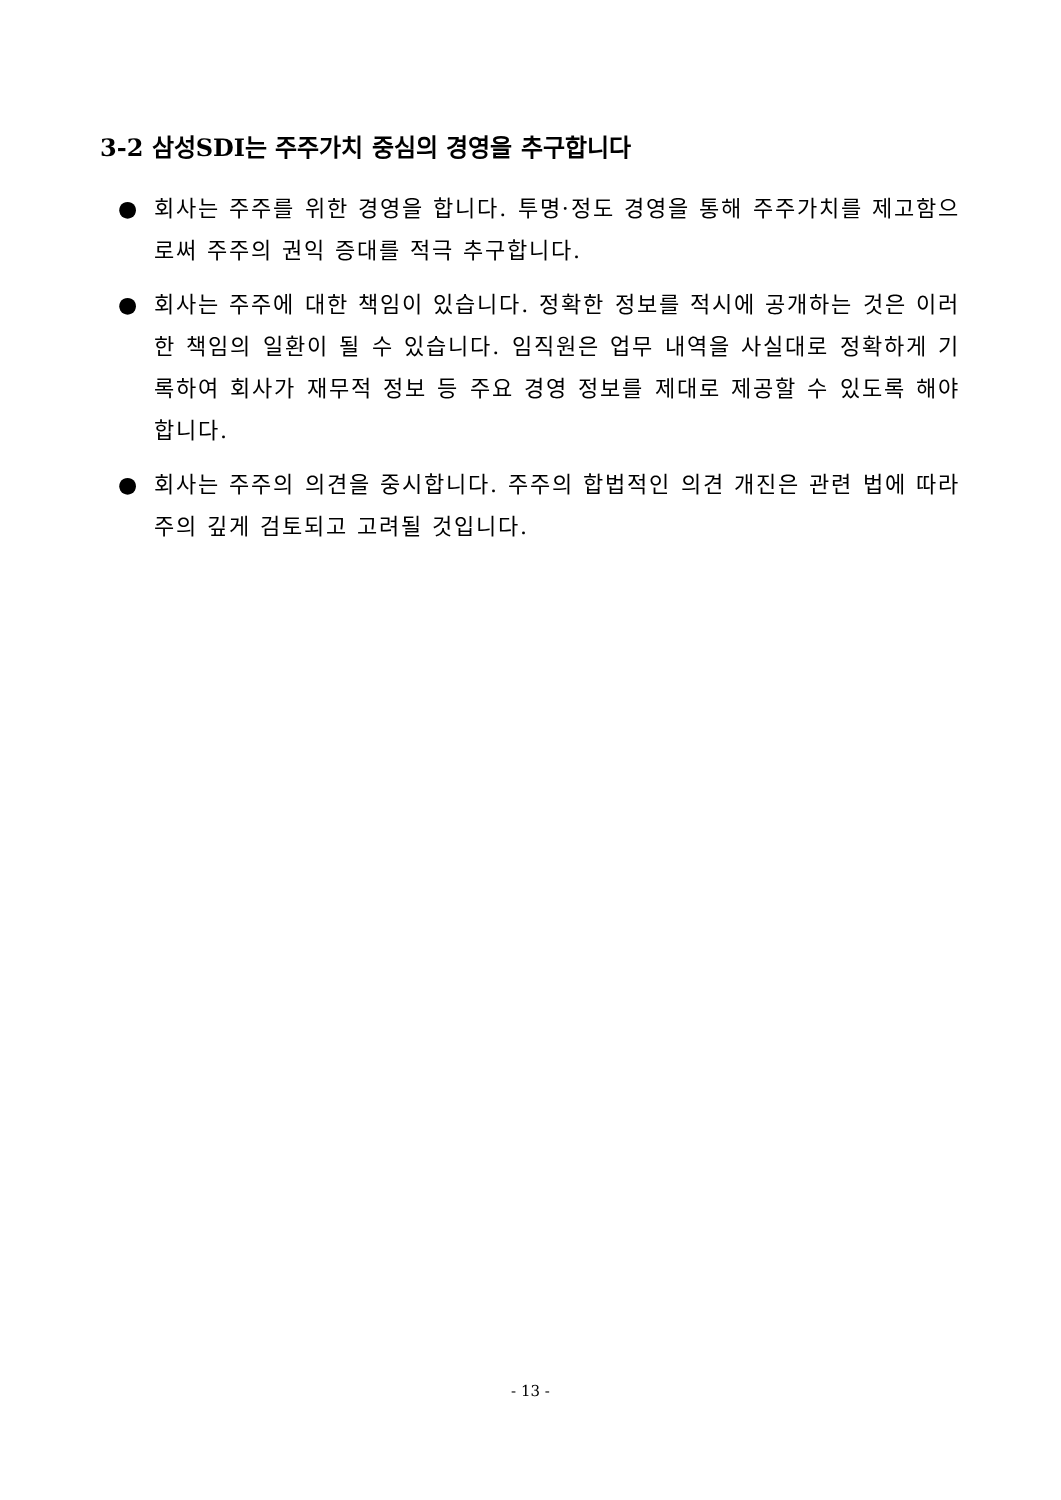3-2 삼성SDI는 주주가치 중심의 경영을 추구합니다
● 회사는 주주를 위한 경영을 합니다. 투명·정도 경영을 통해 주주가치를 제고함으로써 주주의 권익 증대를 적극 추구합니다.
● 회사는 주주에 대한 책임이 있습니다. 정확한 정보를 적시에 공개하는 것은 이러한 책임의 일환이 될 수 있습니다. 임직원은 업무 내역을 사실대로 정확하게 기록하여 회사가 재무적 정보 등 주요 경영 정보를 제대로 제공할 수 있도록 해야 합니다.
● 회사는 주주의 의견을 중시합니다. 주주의 합법적인 의견 개진은 관련 법에 따라 주의 깊게 검토되고 고려될 것입니다.
- 13 -